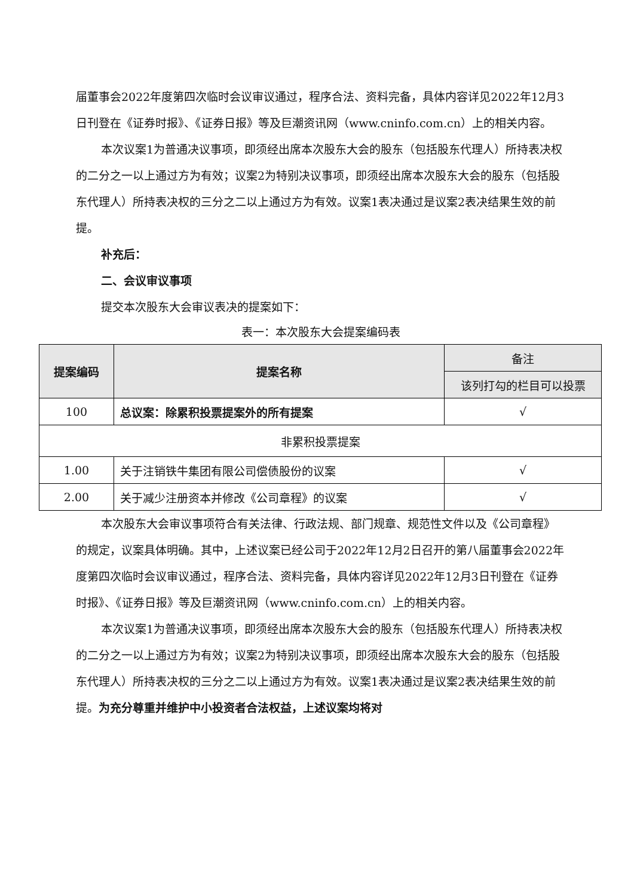届董事会2022年度第四次临时会议审议通过，程序合法、资料完备，具体内容详见2022年12月3日刊登在《证券时报》、《证券日报》等及巨潮资讯网（www.cninfo.com.cn）上的相关内容。
本次议案1为普通决议事项，即须经出席本次股东大会的股东（包括股东代理人）所持表决权的二分之一以上通过方为有效；议案2为特别决议事项，即须经出席本次股东大会的股东（包括股东代理人）所持表决权的三分之二以上通过方为有效。议案1表决通过是议案2表决结果生效的前提。
补充后：
二、会议审议事项
提交本次股东大会审议表决的提案如下：
表一：本次股东大会提案编码表
| 提案编码 | 提案名称 | 备注 |
| --- | --- | --- |
| | | 该列打勾的栏目可以投票 |
| 100 | 总议案：除累积投票提案外的所有提案 | √ |
| 非累积投票提案 | | |
| 1.00 | 关于注销铁牛集团有限公司偿债股份的议案 | √ |
| 2.00 | 关于减少注册资本并修改《公司章程》的议案 | √ |
本次股东大会审议事项符合有关法律、行政法规、部门规章、规范性文件以及《公司章程》的规定，议案具体明确。其中，上述议案已经公司于2022年12月2日召开的第八届董事会2022年度第四次临时会议审议通过，程序合法、资料完备，具体内容详见2022年12月3日刊登在《证券时报》、《证券日报》等及巨潮资讯网（www.cninfo.com.cn）上的相关内容。
本次议案1为普通决议事项，即须经出席本次股东大会的股东（包括股东代理人）所持表决权的二分之一以上通过方为有效；议案2为特别决议事项，即须经出席本次股东大会的股东（包括股东代理人）所持表决权的三分之二以上通过方为有效。议案1表决通过是议案2表决结果生效的前提。为充分尊重并维护中小投资者合法权益，上述议案均将对